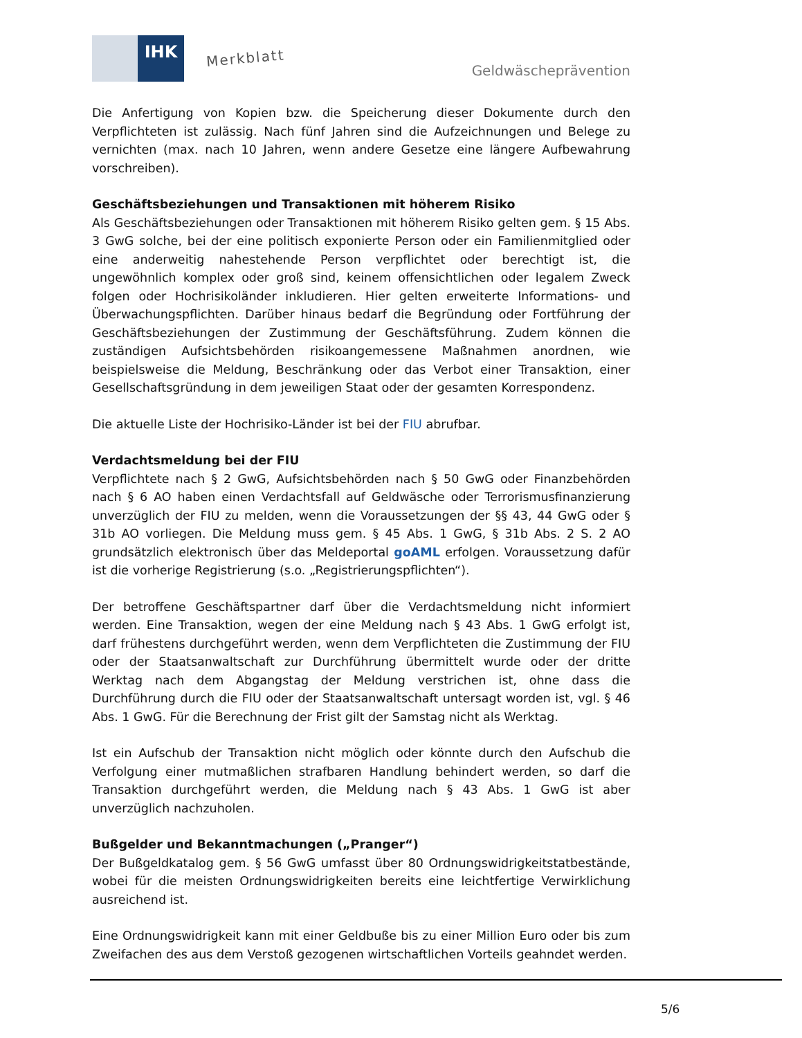IHK
Merkblatt
Geldwäscheprävention
Die Anfertigung von Kopien bzw. die Speicherung dieser Dokumente durch den Verpflichteten ist zulässig. Nach fünf Jahren sind die Aufzeichnungen und Belege zu vernichten (max. nach 10 Jahren, wenn andere Gesetze eine längere Aufbewahrung vorschreiben).
Geschäftsbeziehungen und Transaktionen mit höherem Risiko
Als Geschäftsbeziehungen oder Transaktionen mit höherem Risiko gelten gem. § 15 Abs. 3 GwG solche, bei der eine politisch exponierte Person oder ein Familienmitglied oder eine anderweitig nahestehende Person verpflichtet oder berechtigt ist, die ungewöhnlich komplex oder groß sind, keinem offensichtlichen oder legalem Zweck folgen oder Hochrisikoländer inkludieren. Hier gelten erweiterte Informations- und Überwachungspflichten. Darüber hinaus bedarf die Begründung oder Fortführung der Geschäftsbeziehungen der Zustimmung der Geschäftsführung. Zudem können die zuständigen Aufsichtsbehörden risikoangemessene Maßnahmen anordnen, wie beispielsweise die Meldung, Beschränkung oder das Verbot einer Transaktion, einer Gesellschaftsgründung in dem jeweiligen Staat oder der gesamten Korrespondenz.
Die aktuelle Liste der Hochrisiko-Länder ist bei der FIU abrufbar.
Verdachtsmeldung bei der FIU
Verpflichtete nach § 2 GwG, Aufsichtsbehörden nach § 50 GwG oder Finanzbehörden nach § 6 AO haben einen Verdachtsfall auf Geldwäsche oder Terrorismusfinanzierung unverzüglich der FIU zu melden, wenn die Voraussetzungen der §§ 43, 44 GwG oder § 31b AO vorliegen. Die Meldung muss gem. § 45 Abs. 1 GwG, § 31b Abs. 2 S. 2 AO grundsätzlich elektronisch über das Meldeportal goAML erfolgen. Voraussetzung dafür ist die vorherige Registrierung (s.o. „Registrierungspflichten“).
Der betroffene Geschäftspartner darf über die Verdachtsmeldung nicht informiert werden. Eine Transaktion, wegen der eine Meldung nach § 43 Abs. 1 GwG erfolgt ist, darf frühestens durchgeführt werden, wenn dem Verpflichteten die Zustimmung der FIU oder der Staatsanwaltschaft zur Durchführung übermittelt wurde oder der dritte Werktag nach dem Abgangstag der Meldung verstrichen ist, ohne dass die Durchführung durch die FIU oder der Staatsanwaltschaft untersagt worden ist, vgl. § 46 Abs. 1 GwG. Für die Berechnung der Frist gilt der Samstag nicht als Werktag.
Ist ein Aufschub der Transaktion nicht möglich oder könnte durch den Aufschub die Verfolgung einer mutmaßlichen strafbaren Handlung behindert werden, so darf die Transaktion durchgeführt werden, die Meldung nach § 43 Abs. 1 GwG ist aber unverzüglich nachzuholen.
Bußgelder und Bekanntmachungen („Pranger“)
Der Bußgeldkatalog gem. § 56 GwG umfasst über 80 Ordnungswidrigkeitstatbestände, wobei für die meisten Ordnungswidrigkeiten bereits eine leichtfertige Verwirklichung ausreichend ist.
Eine Ordnungswidrigkeit kann mit einer Geldbuße bis zu einer Million Euro oder bis zum Zweifachen des aus dem Verstoß gezogenen wirtschaftlichen Vorteils geahndet werden.
5/6